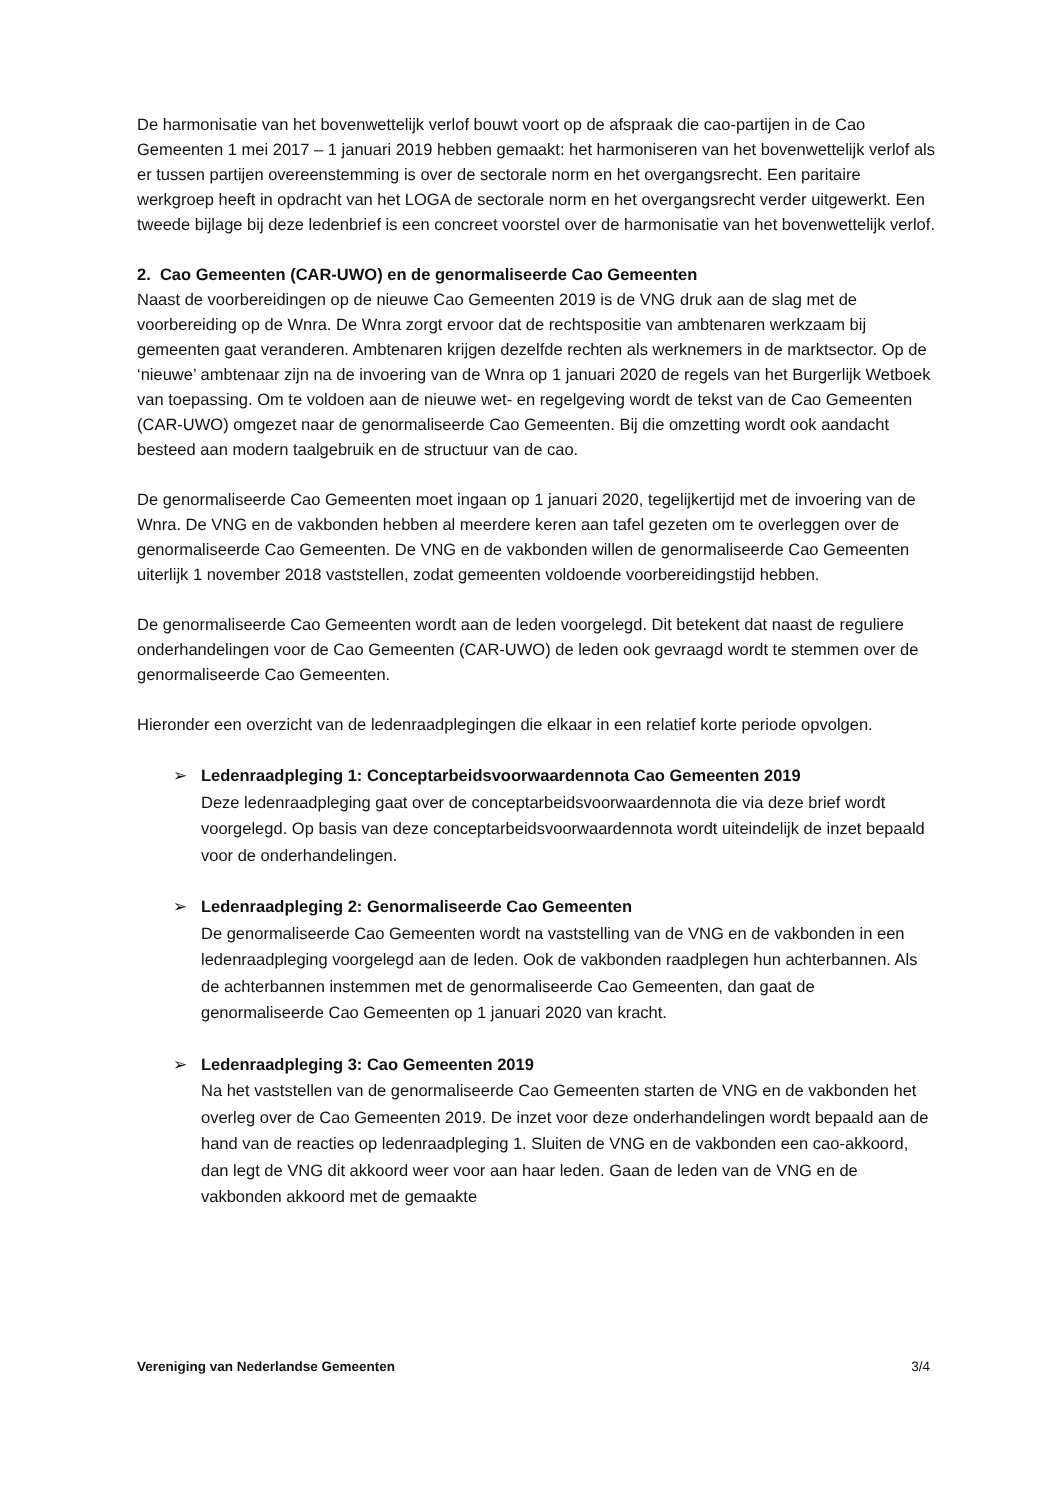De harmonisatie van het bovenwettelijk verlof bouwt voort op de afspraak die cao-partijen in de Cao Gemeenten 1 mei 2017 – 1 januari 2019 hebben gemaakt: het harmoniseren van het bovenwettelijk verlof als er tussen partijen overeenstemming is over de sectorale norm en het overgangsrecht. Een paritaire werkgroep heeft in opdracht van het LOGA de sectorale norm en het overgangsrecht verder uitgewerkt. Een tweede bijlage bij deze ledenbrief is een concreet voorstel over de harmonisatie van het bovenwettelijk verlof.
2. Cao Gemeenten (CAR-UWO) en de genormaliseerde Cao Gemeenten
Naast de voorbereidingen op de nieuwe Cao Gemeenten 2019 is de VNG druk aan de slag met de voorbereiding op de Wnra. De Wnra zorgt ervoor dat de rechtspositie van ambtenaren werkzaam bij gemeenten gaat veranderen. Ambtenaren krijgen dezelfde rechten als werknemers in de marktsector. Op de ‘nieuwe’ ambtenaar zijn na de invoering van de Wnra op 1 januari 2020 de regels van het Burgerlijk Wetboek van toepassing. Om te voldoen aan de nieuwe wet- en regelgeving wordt de tekst van de Cao Gemeenten (CAR-UWO) omgezet naar de genormaliseerde Cao Gemeenten. Bij die omzetting wordt ook aandacht besteed aan modern taalgebruik en de structuur van de cao.
De genormaliseerde Cao Gemeenten moet ingaan op 1 januari 2020, tegelijkertijd met de invoering van de Wnra. De VNG en de vakbonden hebben al meerdere keren aan tafel gezeten om te overleggen over de genormaliseerde Cao Gemeenten. De VNG en de vakbonden willen de genormaliseerde Cao Gemeenten uiterlijk 1 november 2018 vaststellen, zodat gemeenten voldoende voorbereidingstijd hebben.
De genormaliseerde Cao Gemeenten wordt aan de leden voorgelegd. Dit betekent dat naast de reguliere onderhandelingen voor de Cao Gemeenten (CAR-UWO) de leden ook gevraagd wordt te stemmen over de genormaliseerde Cao Gemeenten.
Hieronder een overzicht van de ledenraadplegingen die elkaar in een relatief korte periode opvolgen.
➢ Ledenraadpleging 1: Conceptarbeidsvoorwaardennota Cao Gemeenten 2019
Deze ledenraadpleging gaat over de conceptarbeidsvoorwaardennota die via deze brief wordt voorgelegd. Op basis van deze conceptarbeidsvoorwaardennota wordt uiteindelijk de inzet bepaald voor de onderhandelingen.
➢ Ledenraadpleging 2: Genormaliseerde Cao Gemeenten
De genormaliseerde Cao Gemeenten wordt na vaststelling van de VNG en de vakbonden in een ledenraadpleging voorgelegd aan de leden. Ook de vakbonden raadplegen hun achterbannen. Als de achterbannen instemmen met de genormaliseerde Cao Gemeenten, dan gaat de genormaliseerde Cao Gemeenten op 1 januari 2020 van kracht.
➢ Ledenraadpleging 3: Cao Gemeenten 2019
Na het vaststellen van de genormaliseerde Cao Gemeenten starten de VNG en de vakbonden het overleg over de Cao Gemeenten 2019. De inzet voor deze onderhandelingen wordt bepaald aan de hand van de reacties op ledenraadpleging 1. Sluiten de VNG en de vakbonden een cao-akkoord, dan legt de VNG dit akkoord weer voor aan haar leden. Gaan de leden van de VNG en de vakbonden akkoord met de gemaakte
Vereniging van Nederlandse Gemeenten 3/4